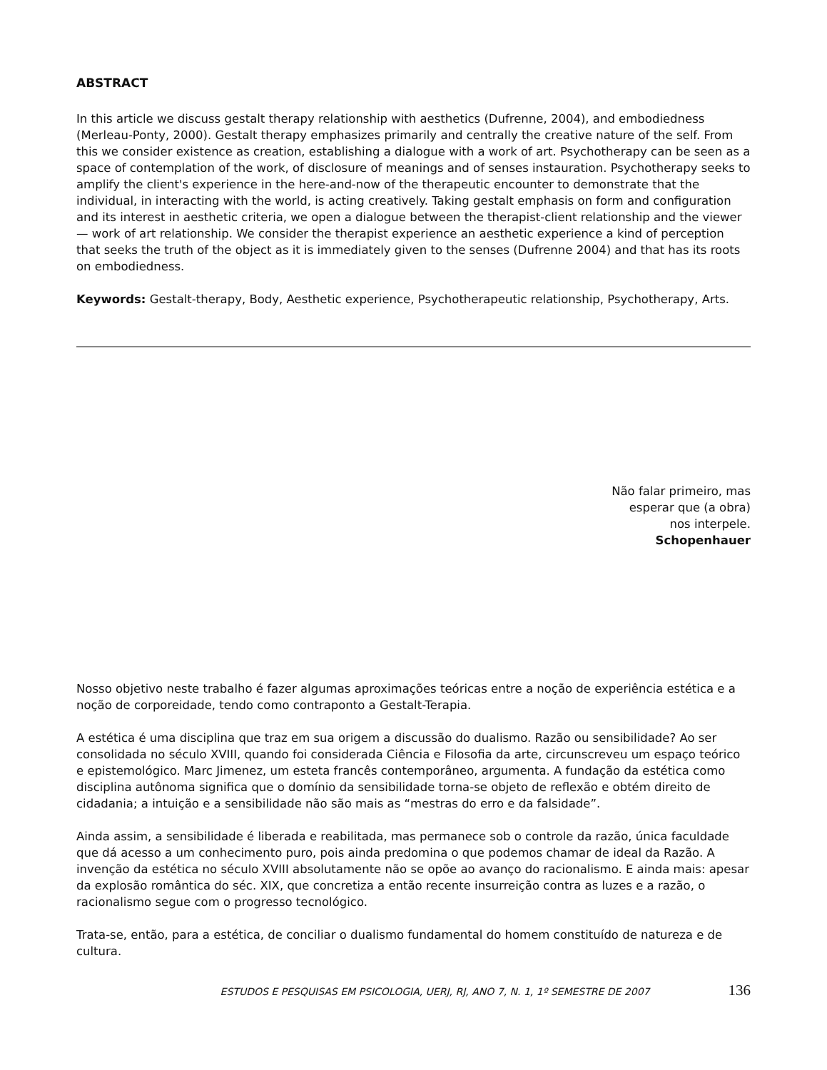ABSTRACT
In this article we discuss gestalt therapy relationship with aesthetics (Dufrenne, 2004), and embodiedness (Merleau-Ponty, 2000). Gestalt therapy emphasizes primarily and centrally the creative nature of the self. From this we consider existence as creation, establishing a dialogue with a work of art. Psychotherapy can be seen as a space of contemplation of the work, of disclosure of meanings and of senses instauration. Psychotherapy seeks to amplify the client's experience in the here-and-now of the therapeutic encounter to demonstrate that the individual, in interacting with the world, is acting creatively. Taking gestalt emphasis on form and configuration and its interest in aesthetic criteria, we open a dialogue between the therapist-client relationship and the viewer — work of art relationship. We consider the therapist experience an aesthetic experience a kind of perception that seeks the truth of the object as it is immediately given to the senses (Dufrenne 2004) and that has its roots on embodiedness.
Keywords: Gestalt-therapy, Body, Aesthetic experience, Psychotherapeutic relationship, Psychotherapy, Arts.
Não falar primeiro, mas
esperar que (a obra)
nos interpele.
Schopenhauer
Nosso objetivo neste trabalho é fazer algumas aproximações teóricas entre a noção de experiência estética e a noção de corporeidade, tendo como contraponto a Gestalt-Terapia.
A estética é uma disciplina que traz em sua origem a discussão do dualismo. Razão ou sensibilidade? Ao ser consolidada no século XVIII, quando foi considerada Ciência e Filosofia da arte, circunscreveu um espaço teórico e epistemológico. Marc Jimenez, um esteta francês contemporâneo, argumenta. A fundação da estética como disciplina autônoma significa que o domínio da sensibilidade torna-se objeto de reflexão e obtém direito de cidadania; a intuição e a sensibilidade não são mais as “mestras do erro e da falsidade”.
Ainda assim, a sensibilidade é liberada e reabilitada, mas permanece sob o controle da razão, única faculdade que dá acesso a um conhecimento puro, pois ainda predomina o que podemos chamar de ideal da Razão. A invenção da estética no século XVIII absolutamente não se opõe ao avanço do racionalismo. E ainda mais: apesar da explosão romântica do séc. XIX, que concretiza a então recente insurreição contra as luzes e a razão, o racionalismo segue com o progresso tecnológico.
Trata-se, então, para a estética, de conciliar o dualismo fundamental do homem constituído de natureza e de cultura.
ESTUDOS E PESQUISAS EM PSICOLOGIA, UERJ, RJ, ANO 7, N. 1, 1º SEMESTRE DE 2007 136